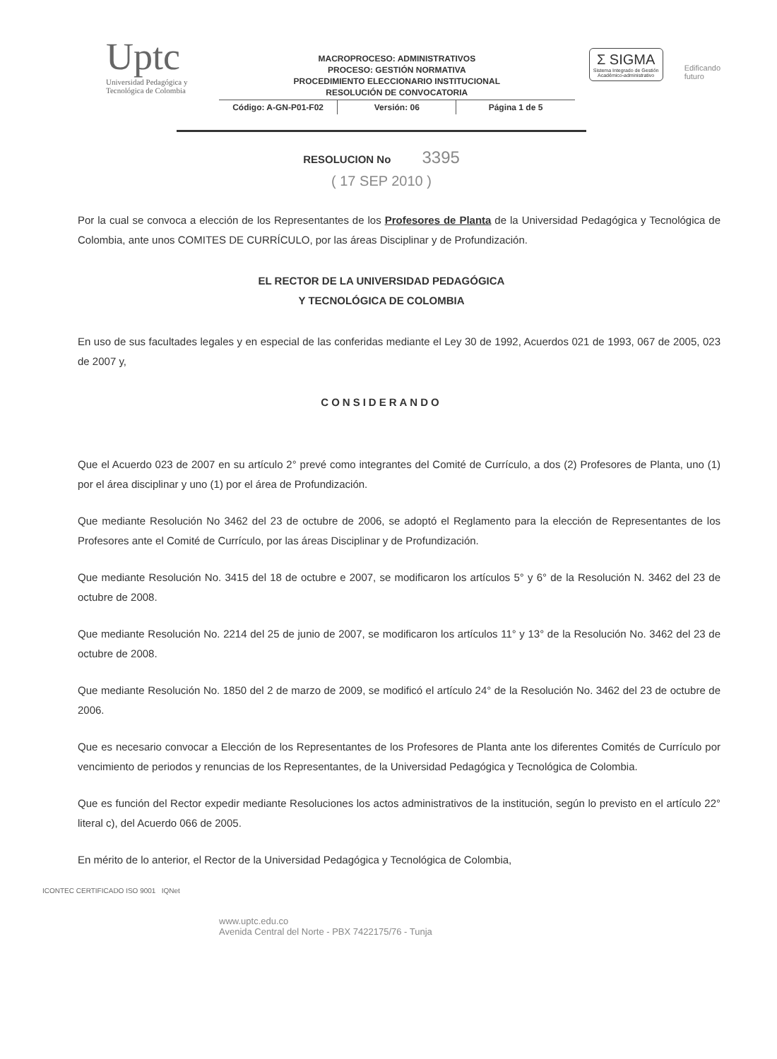Uptc
Universidad Pedagógica y
Tecnológica de Colombia
MACROPROCESO: ADMINISTRATIVOS
PROCESO: GESTIÓN NORMATIVA
PROCEDIMIENTO ELECCIONARIO INSTITUCIONAL
RESOLUCIÓN DE CONVOCATORIA
Código: A-GN-P01-F02 Versión: 06 Página 1 de 5
Σ SIGMA
Sistema Integrado de Gestión Académico-administrativo
Edificando
futuro
RESOLUCION No 3395
( 17 SEP 2010 )
Por la cual se convoca a elección de los Representantes de los Profesores de Planta de la Universidad Pedagógica y Tecnológica de Colombia, ante unos COMITES DE CURRÍCULO, por las áreas Disciplinar y de Profundización.
EL RECTOR DE LA UNIVERSIDAD PEDAGÓGICA
Y TECNOLÓGICA DE COLOMBIA
En uso de sus facultades legales y en especial de las conferidas mediante el Ley 30 de 1992, Acuerdos 021 de 1993, 067 de 2005, 023 de 2007 y,
CONSIDERANDO
Que el Acuerdo 023 de 2007 en su artículo 2° prevé como integrantes del Comité de Currículo, a dos (2) Profesores de Planta, uno (1) por el área disciplinar y uno (1) por el área de Profundización.
Que mediante Resolución No 3462 del 23 de octubre de 2006, se adoptó el Reglamento para la elección de Representantes de los Profesores ante el Comité de Currículo, por las áreas Disciplinar y de Profundización.
Que mediante Resolución No. 3415 del 18 de octubre e 2007, se modificaron los artículos 5° y 6° de la Resolución N. 3462 del 23 de octubre de 2008.
Que mediante Resolución No. 2214 del 25 de junio de 2007, se modificaron los artículos 11° y 13° de la Resolución No. 3462 del 23 de octubre de 2008.
Que mediante Resolución No. 1850 del 2 de marzo de 2009, se modificó el artículo 24° de la Resolución No. 3462 del 23 de octubre de 2006.
Que es necesario convocar a Elección de los Representantes de los Profesores de Planta ante los diferentes Comités de Currículo por vencimiento de periodos y renuncias de los Representantes, de la Universidad Pedagógica y Tecnológica de Colombia.
Que es función del Rector expedir mediante Resoluciones los actos administrativos de la institución, según lo previsto en el artículo 22° literal c), del Acuerdo 066 de 2005.
En mérito de lo anterior, el Rector de la Universidad Pedagógica y Tecnológica de Colombia,
ICONTEC CERTIFICADO ISO 9001 IQNet
www.uptc.edu.co
Avenida Central del Norte - PBX 7422175/76 - Tunja